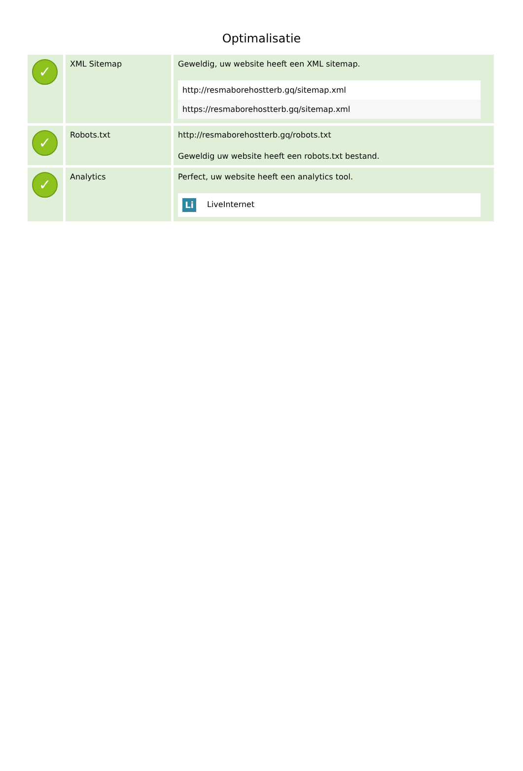Optimalisatie
| ✓ | XML Sitemap | Geweldig, uw website heeft een XML sitemap. http://resmaborehostterb.gq/sitemap.xml https://resmaborehostterb.gq/sitemap.xml |
| ✓ | Robots.txt | http://resmaborehostterb.gq/robots.txt Geweldig uw website heeft een robots.txt bestand. |
| ✓ | Analytics | Perfect, uw website heeft een analytics tool. Li LiveInternet |